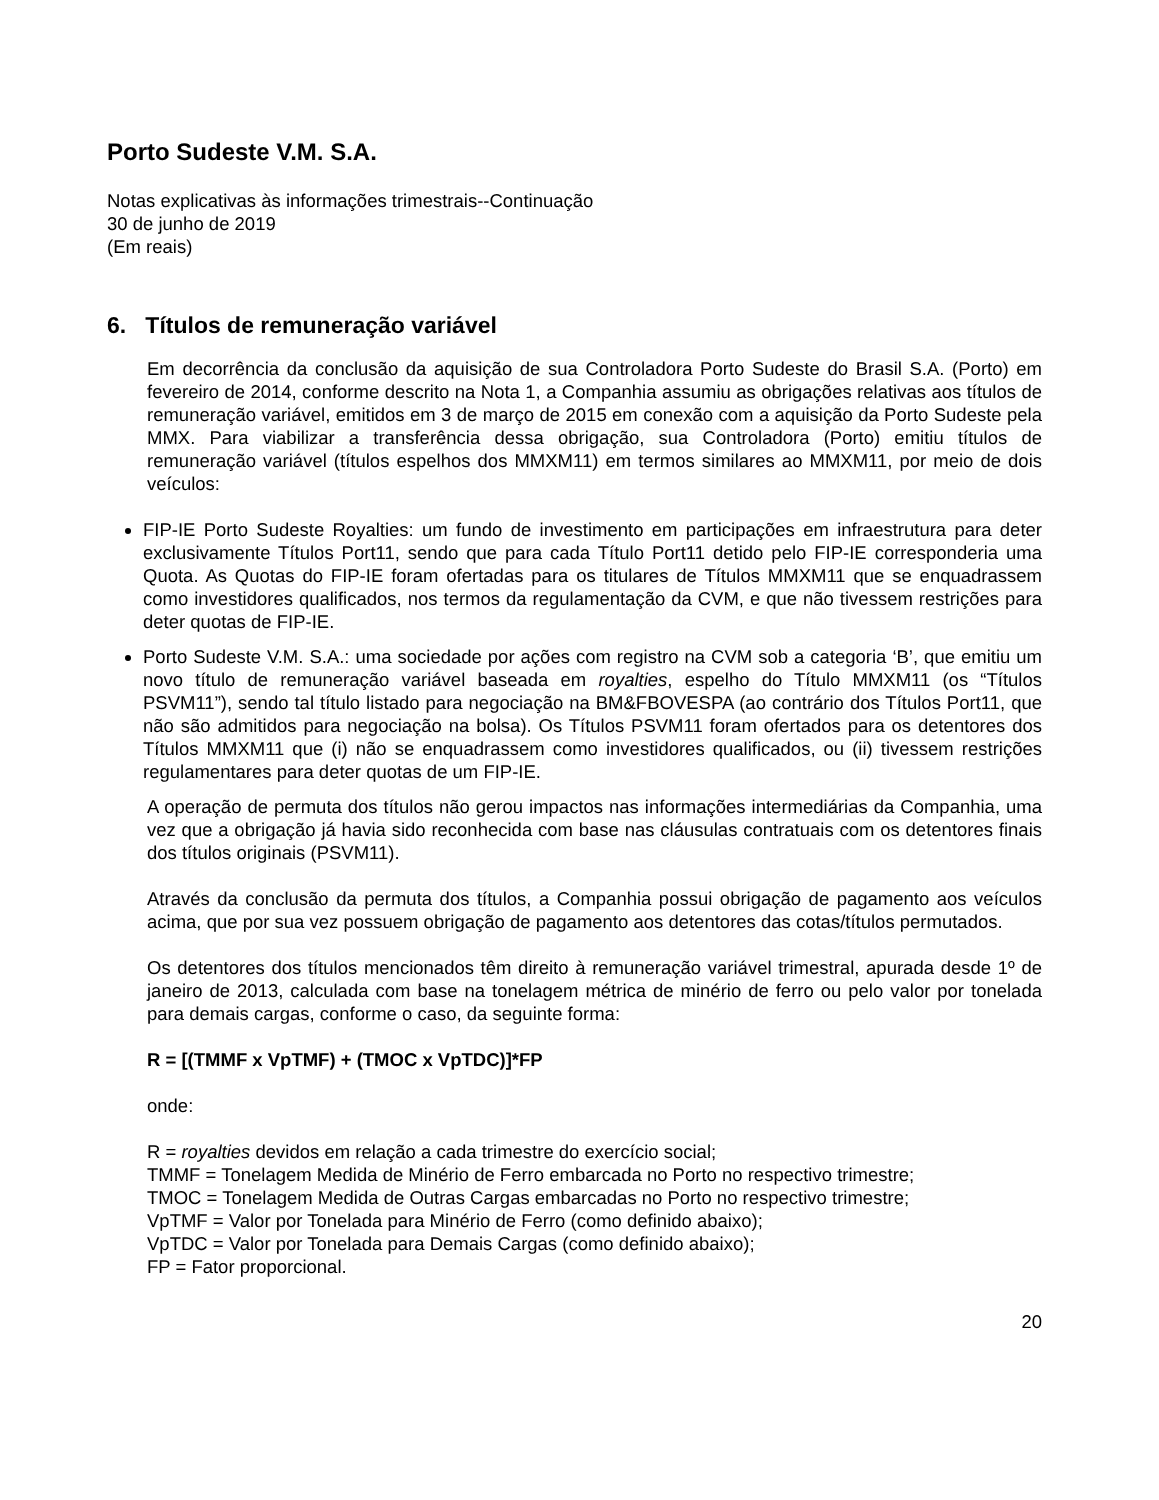Porto Sudeste V.M. S.A.
Notas explicativas às informações trimestrais--Continuação
30 de junho de 2019
(Em reais)
6. Títulos de remuneração variável
Em decorrência da conclusão da aquisição de sua Controladora Porto Sudeste do Brasil S.A. (Porto) em fevereiro de 2014, conforme descrito na Nota 1, a Companhia assumiu as obrigações relativas aos títulos de remuneração variável, emitidos em 3 de março de 2015 em conexão com a aquisição da Porto Sudeste pela MMX. Para viabilizar a transferência dessa obrigação, sua Controladora (Porto) emitiu títulos de remuneração variável (títulos espelhos dos MMXM11) em termos similares ao MMXM11, por meio de dois veículos:
FIP-IE Porto Sudeste Royalties: um fundo de investimento em participações em infraestrutura para deter exclusivamente Títulos Port11, sendo que para cada Título Port11 detido pelo FIP-IE corresponderia uma Quota. As Quotas do FIP-IE foram ofertadas para os titulares de Títulos MMXM11 que se enquadrassem como investidores qualificados, nos termos da regulamentação da CVM, e que não tivessem restrições para deter quotas de FIP-IE.
Porto Sudeste V.M. S.A.: uma sociedade por ações com registro na CVM sob a categoria ‘B’, que emitiu um novo título de remuneração variável baseada em royalties, espelho do Título MMXM11 (os “Títulos PSVM11”), sendo tal título listado para negociação na BM&FBOVESPA (ao contrário dos Títulos Port11, que não são admitidos para negociação na bolsa). Os Títulos PSVM11 foram ofertados para os detentores dos Títulos MMXM11 que (i) não se enquadrassem como investidores qualificados, ou (ii) tivessem restrições regulamentares para deter quotas de um FIP-IE.
A operação de permuta dos títulos não gerou impactos nas informações intermediárias da Companhia, uma vez que a obrigação já havia sido reconhecida com base nas cláusulas contratuais com os detentores finais dos títulos originais (PSVM11).
Através da conclusão da permuta dos títulos, a Companhia possui obrigação de pagamento aos veículos acima, que por sua vez possuem obrigação de pagamento aos detentores das cotas/títulos permutados.
Os detentores dos títulos mencionados têm direito à remuneração variável trimestral, apurada desde 1º de janeiro de 2013, calculada com base na tonelagem métrica de minério de ferro ou pelo valor por tonelada para demais cargas, conforme o caso, da seguinte forma:
R = [(TMMF x VpTMF) + (TMOC x VpTDC)]*FP
onde:
R = royalties devidos em relação a cada trimestre do exercício social;
TMMF = Tonelagem Medida de Minério de Ferro embarcada no Porto no respectivo trimestre;
TMOC = Tonelagem Medida de Outras Cargas embarcadas no Porto no respectivo trimestre;
VpTMF = Valor por Tonelada para Minério de Ferro (como definido abaixo);
VpTDC = Valor por Tonelada para Demais Cargas (como definido abaixo);
FP = Fator proporcional.
20